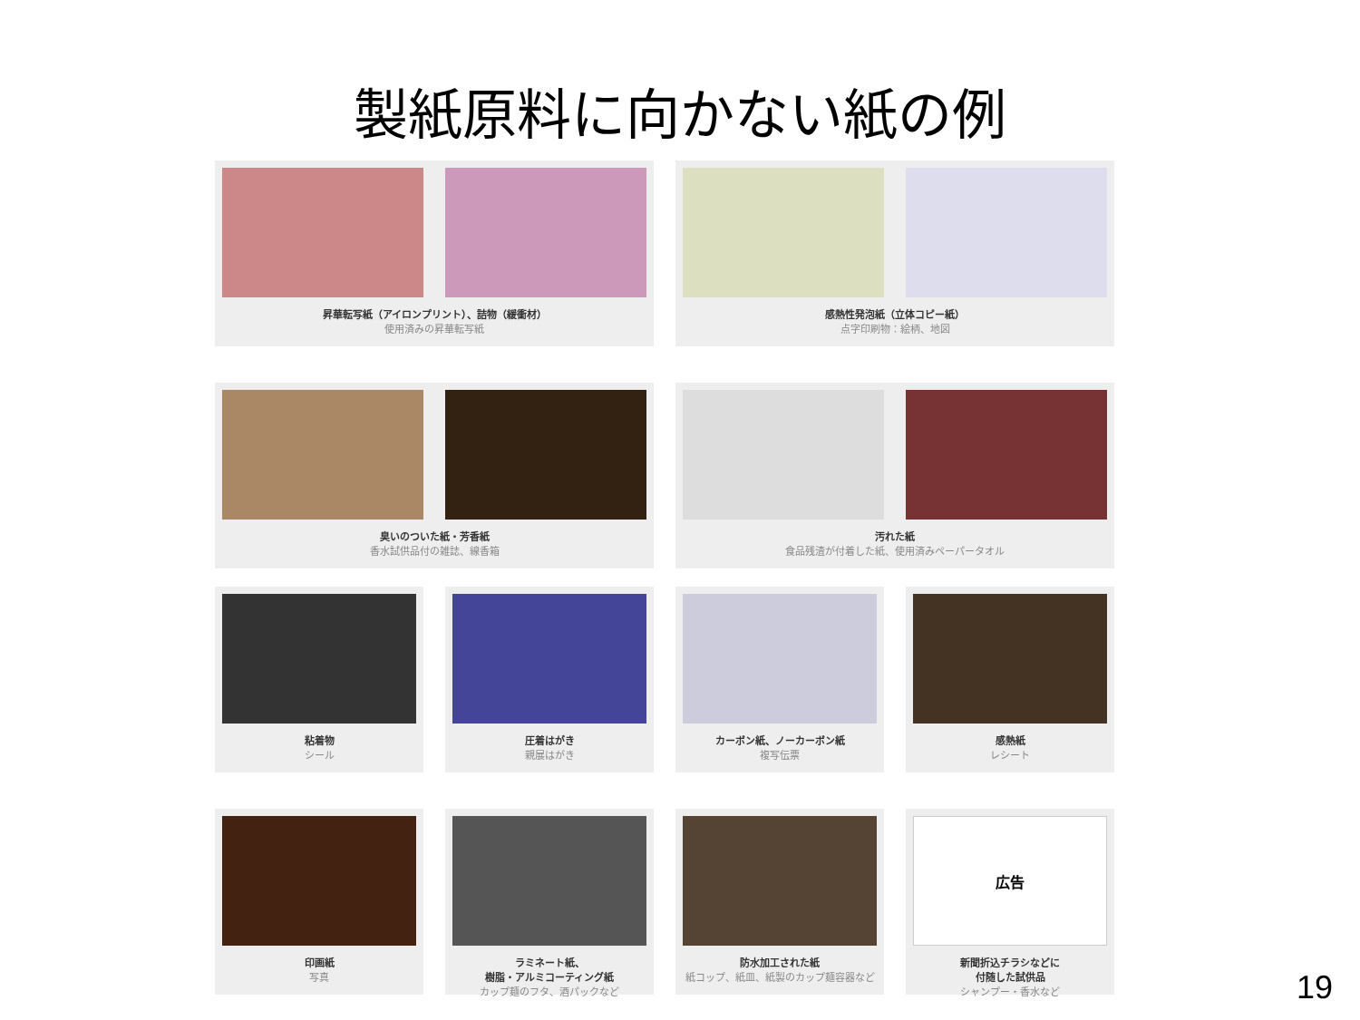製紙原料に向かない紙の例
昇華転写紙（アイロンプリント）、詰物（緩衝材）
使用済みの昇華転写紙
感熱性発泡紙（立体コピー紙）
点字印刷物：絵柄、地図
臭いのついた紙・芳香紙
香水試供品付の雑誌、線香箱
汚れた紙
食品残渣が付着した紙、使用済みペーパータオル
粘着物
シール
圧着はがき
親展はがき
カーボン紙、ノーカーボン紙
複写伝票
感熱紙
レシート
印画紙
写真
ラミネート紙、
樹脂・アルミコーティング紙
カップ麺のフタ、酒パックなど
防水加工された紙
紙コップ、紙皿、紙製のカップ麺容器など
広告
新聞折込チラシなどに
付随した試供品
シャンプー・香水など
19